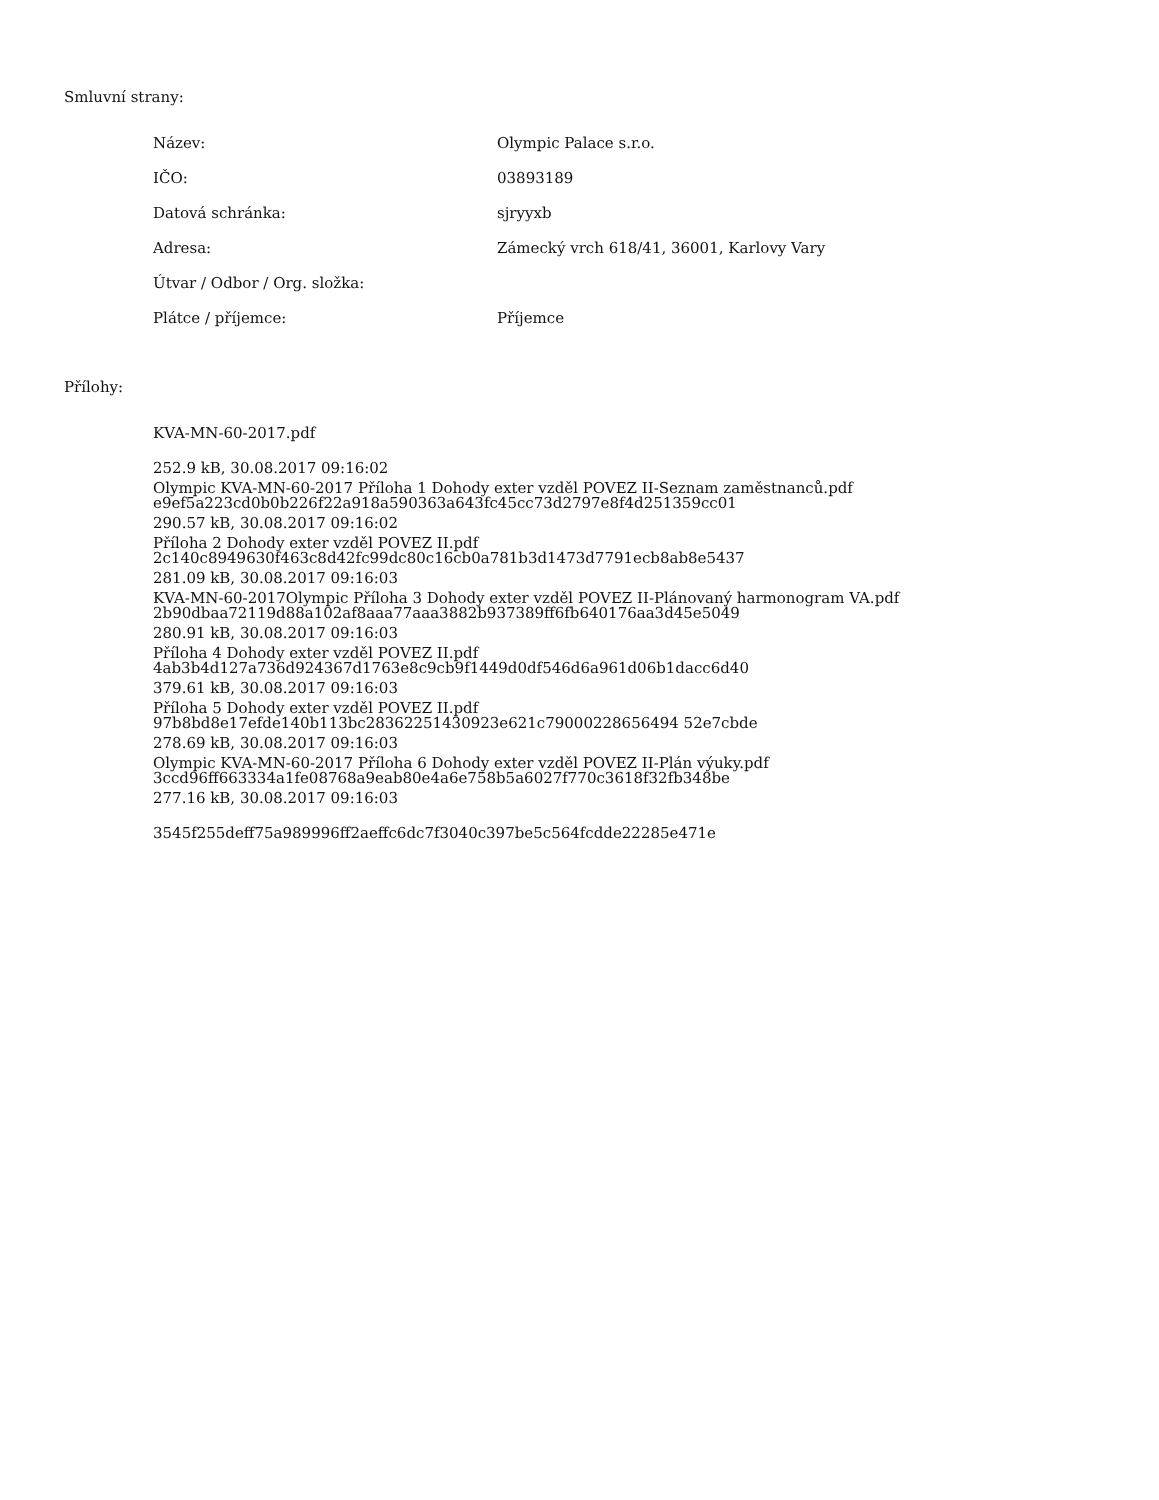Smluvní strany:
| Název: | Olympic Palace s.r.o. |
| IČO: | 03893189 |
| Datová schránka: | sjryyxb |
| Adresa: | Zámecký vrch 618/41, 36001, Karlovy Vary |
| Útvar / Odbor / Org. složka: | |
| Plátce / příjemce: | Příjemce |
Přílohy:
KVA-MN-60-2017.pdf
252.9 kB, 30.08.2017 09:16:02
e9ef5a223cd0b0b226f22a918a590363a643fc45cc73d2797e8f4d251359cc01
Olympic KVA-MN-60-2017 Příloha 1 Dohody exter vzděl POVEZ II-Seznam zaměstnanců.pdf
290.57 kB, 30.08.2017 09:16:02
2c140c8949630f463c8d42fc99dc80c16cb0a781b3d1473d7791ecb8ab8e5437
Příloha 2 Dohody exter vzděl POVEZ II.pdf
281.09 kB, 30.08.2017 09:16:03
2b90dbaa72119d88a102af8aaa77aaa3882b937389ff6fb640176aa3d45e5049
KVA-MN-60-2017Olympic Příloha 3 Dohody exter vzděl POVEZ II-Plánovaný harmonogram VA.pdf
280.91 kB, 30.08.2017 09:16:03
4ab3b4d127a736d924367d1763e8c9cb9f1449d0df546d6a961d06b1dacc6d40
Příloha 4 Dohody exter vzděl POVEZ II.pdf
379.61 kB, 30.08.2017 09:16:03
97b8bd8e17efde140b113bc28362251430923e621c79000228656494 52e7cbde
Příloha 5 Dohody exter vzděl POVEZ II.pdf
278.69 kB, 30.08.2017 09:16:03
3ccd96ff663334a1fe08768a9eab80e4a6e758b5a6027f770c3618f32fb348be
Olympic KVA-MN-60-2017 Příloha 6 Dohody exter vzděl POVEZ II-Plán výuky.pdf
277.16 kB, 30.08.2017 09:16:03
3545f255deff75a989996ff2aeffc6dc7f3040c397be5c564fcdde22285e471e